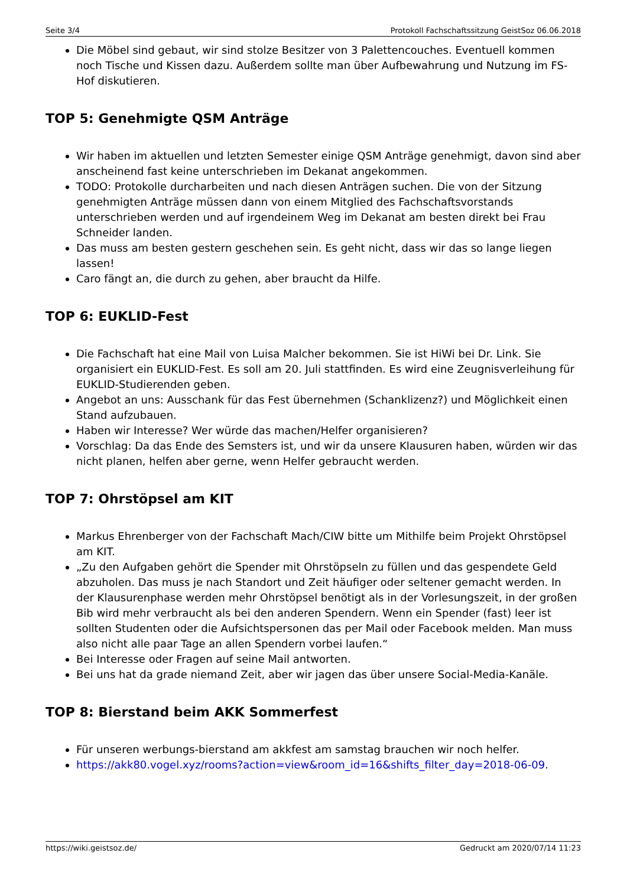Seite 3/4 Protokoll Fachschaftssitzung GeistSoz 06.06.2018
Die Möbel sind gebaut, wir sind stolze Besitzer von 3 Palettencouches. Eventuell kommen noch Tische und Kissen dazu. Außerdem sollte man über Aufbewahrung und Nutzung im FS-Hof diskutieren.
TOP 5: Genehmigte QSM Anträge
Wir haben im aktuellen und letzten Semester einige QSM Anträge genehmigt, davon sind aber anscheinend fast keine unterschrieben im Dekanat angekommen.
TODO: Protokolle durcharbeiten und nach diesen Anträgen suchen. Die von der Sitzung genehmigten Anträge müssen dann von einem Mitglied des Fachschaftsvorstands unterschrieben werden und auf irgendeinem Weg im Dekanat am besten direkt bei Frau Schneider landen.
Das muss am besten gestern geschehen sein. Es geht nicht, dass wir das so lange liegen lassen!
Caro fängt an, die durch zu gehen, aber braucht da Hilfe.
TOP 6: EUKLID-Fest
Die Fachschaft hat eine Mail von Luisa Malcher bekommen. Sie ist HiWi bei Dr. Link. Sie organisiert ein EUKLID-Fest. Es soll am 20. Juli stattfinden. Es wird eine Zeugnisverleihung für EUKLID-Studierenden geben.
Angebot an uns: Ausschank für das Fest übernehmen (Schanklizenz?) und Möglichkeit einen Stand aufzubauen.
Haben wir Interesse? Wer würde das machen/Helfer organisieren?
Vorschlag: Da das Ende des Semsters ist, und wir da unsere Klausuren haben, würden wir das nicht planen, helfen aber gerne, wenn Helfer gebraucht werden.
TOP 7: Ohrstöpsel am KIT
Markus Ehrenberger von der Fachschaft Mach/CIW bitte um Mithilfe beim Projekt Ohrstöpsel am KIT.
„Zu den Aufgaben gehört die Spender mit Ohrstöpseln zu füllen und das gespendete Geld abzuholen. Das muss je nach Standort und Zeit häufiger oder seltener gemacht werden. In der Klausurenphase werden mehr Ohrstöpsel benötigt als in der Vorlesungszeit, in der großen Bib wird mehr verbraucht als bei den anderen Spendern. Wenn ein Spender (fast) leer ist sollten Studenten oder die Aufsichtspersonen das per Mail oder Facebook melden. Man muss also nicht alle paar Tage an allen Spendern vorbei laufen.“
Bei Interesse oder Fragen auf seine Mail antworten.
Bei uns hat da grade niemand Zeit, aber wir jagen das über unsere Social-Media-Kanäle.
TOP 8: Bierstand beim AKK Sommerfest
Für unseren werbungs-bierstand am akkfest am samstag brauchen wir noch helfer.
https://akk80.vogel.xyz/rooms?action=view&room_id=16&shifts_filter_day=2018-06-09.
https://wiki.geistsoz.de/ Gedruckt am 2020/07/14 11:23